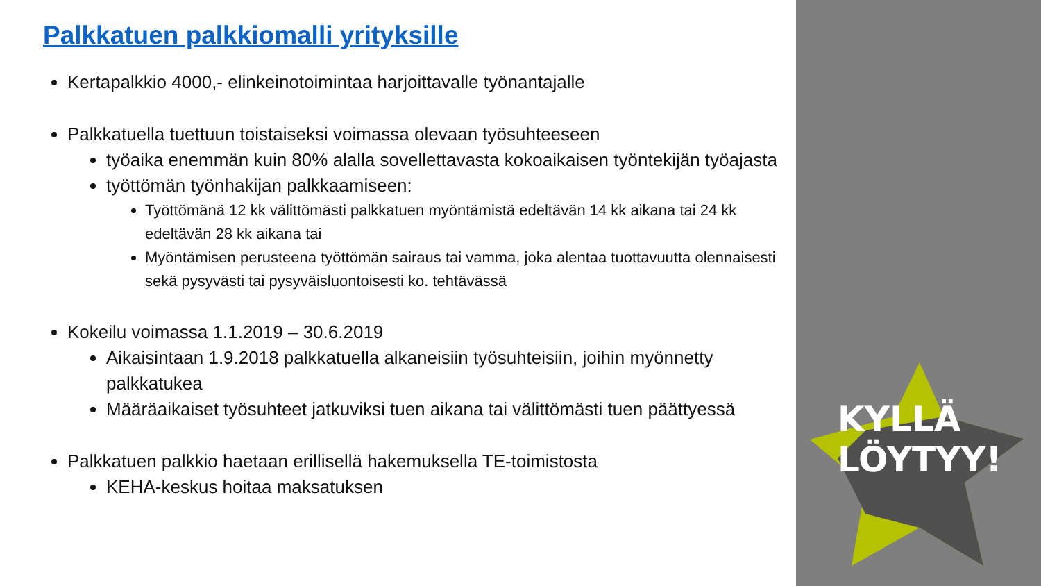Palkkatuen palkkiomalli yrityksille
Kertapalkkio 4000,- elinkeinotoimintaa harjoittavalle työnantajalle
Palkkatuella tuettuun toistaiseksi voimassa olevaan työsuhteeseen
työaika enemmän kuin 80% alalla sovellettavasta kokoaikaisen työntekijän työajasta
työttömän työnhakijan palkkaamiseen:
Työttömänä 12 kk välittömästi palkkatuen myöntämistä edeltävän 14 kk aikana tai 24 kk edeltävän 28 kk aikana tai
Myöntämisen perusteena työttömän sairaus tai vamma, joka alentaa tuottavuutta olennaisesti sekä pysyvästi tai pysyväisluontoisesti ko. tehtävässä
Kokeilu voimassa 1.1.2019 – 30.6.2019
Aikaisintaan 1.9.2018 palkkatuella alkaneisiin työsuhteisiin, joihin myönnetty palkkatukea
Määräaikaiset työsuhteet jatkuviksi tuen aikana tai välittömästi tuen päättyessä
Palkkatuen palkkio haetaan erillisellä hakemuksella TE-toimistosta
KEHA-keskus hoitaa maksatuksen
KYLLÄ
LÖYTYY!